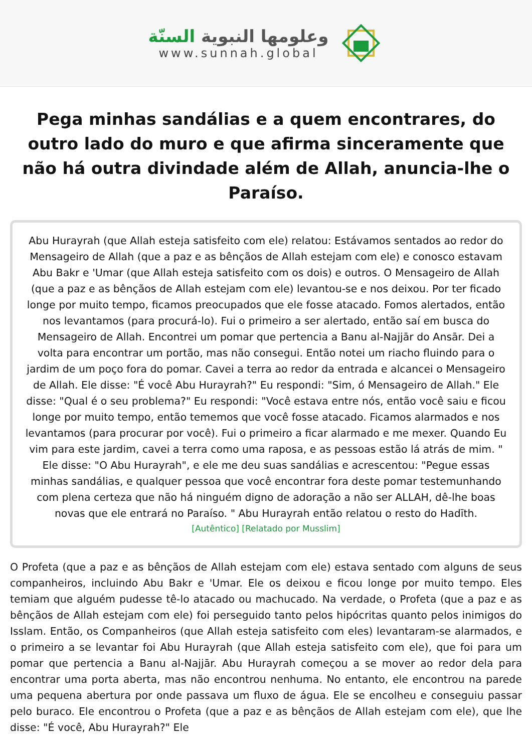وعلومها النبوية السنّة
www.sunnah.global
Pega minhas sandálias e a quem encontrares, do outro lado do muro e que afirma sinceramente que não há outra divindade além de Allah, anuncia-lhe o Paraíso.
Abu Hurayrah (que Allah esteja satisfeito com ele) relatou: Estávamos sentados ao redor do Mensageiro de Allah (que a paz e as bênçãos de Allah estejam com ele) e conosco estavam Abu Bakr e 'Umar (que Allah esteja satisfeito com os dois) e outros. O Mensageiro de Allah (que a paz e as bênçãos de Allah estejam com ele) levantou-se e nos deixou. Por ter ficado longe por muito tempo, ficamos preocupados que ele fosse atacado. Fomos alertados, então nos levantamos (para procurá-lo). Fui o primeiro a ser alertado, então saí em busca do Mensageiro de Allah. Encontrei um pomar que pertencia a Banu al-Najjār do Ansār. Dei a volta para encontrar um portão, mas não consegui. Então notei um riacho fluindo para o jardim de um poço fora do pomar. Cavei a terra ao redor da entrada e alcancei o Mensageiro de Allah. Ele disse: "É você Abu Hurayrah?" Eu respondi: "Sim, ó Mensageiro de Allah." Ele disse: "Qual é o seu problema?" Eu respondi: "Você estava entre nós, então você saiu e ficou longe por muito tempo, então tememos que você fosse atacado. Ficamos alarmados e nos levantamos (para procurar por você). Fui o primeiro a ficar alarmado e me mexer. Quando Eu vim para este jardim, cavei a terra como uma raposa, e as pessoas estão lá atrás de mim. " Ele disse: "O Abu Hurayrah", e ele me deu suas sandálias e acrescentou: "Pegue essas minhas sandálias, e qualquer pessoa que você encontrar fora deste pomar testemunhando com plena certeza que não há ninguém digno de adoração a não ser ALLAH, dê-lhe boas novas que ele entrará no Paraíso. " Abu Hurayrah então relatou o resto do Hadīth.
[Autêntico] [Relatado por Musslim]
O Profeta (que a paz e as bênçãos de Allah estejam com ele) estava sentado com alguns de seus companheiros, incluindo Abu Bakr e 'Umar. Ele os deixou e ficou longe por muito tempo. Eles temiam que alguém pudesse tê-lo atacado ou machucado. Na verdade, o Profeta (que a paz e as bênçãos de Allah estejam com ele) foi perseguido tanto pelos hipócritas quanto pelos inimigos do Isslam. Então, os Companheiros (que Allah esteja satisfeito com eles) levantaram-se alarmados, e o primeiro a se levantar foi Abu Hurayrah (que Allah esteja satisfeito com ele), que foi para um pomar que pertencia a Banu al-Najjār. Abu Hurayrah começou a se mover ao redor dela para encontrar uma porta aberta, mas não encontrou nenhuma. No entanto, ele encontrou na parede uma pequena abertura por onde passava um fluxo de água. Ele se encolheu e conseguiu passar pelo buraco. Ele encontrou o Profeta (que a paz e as bênçãos de Allah estejam com ele), que lhe disse: "É você, Abu Hurayrah?" Ele